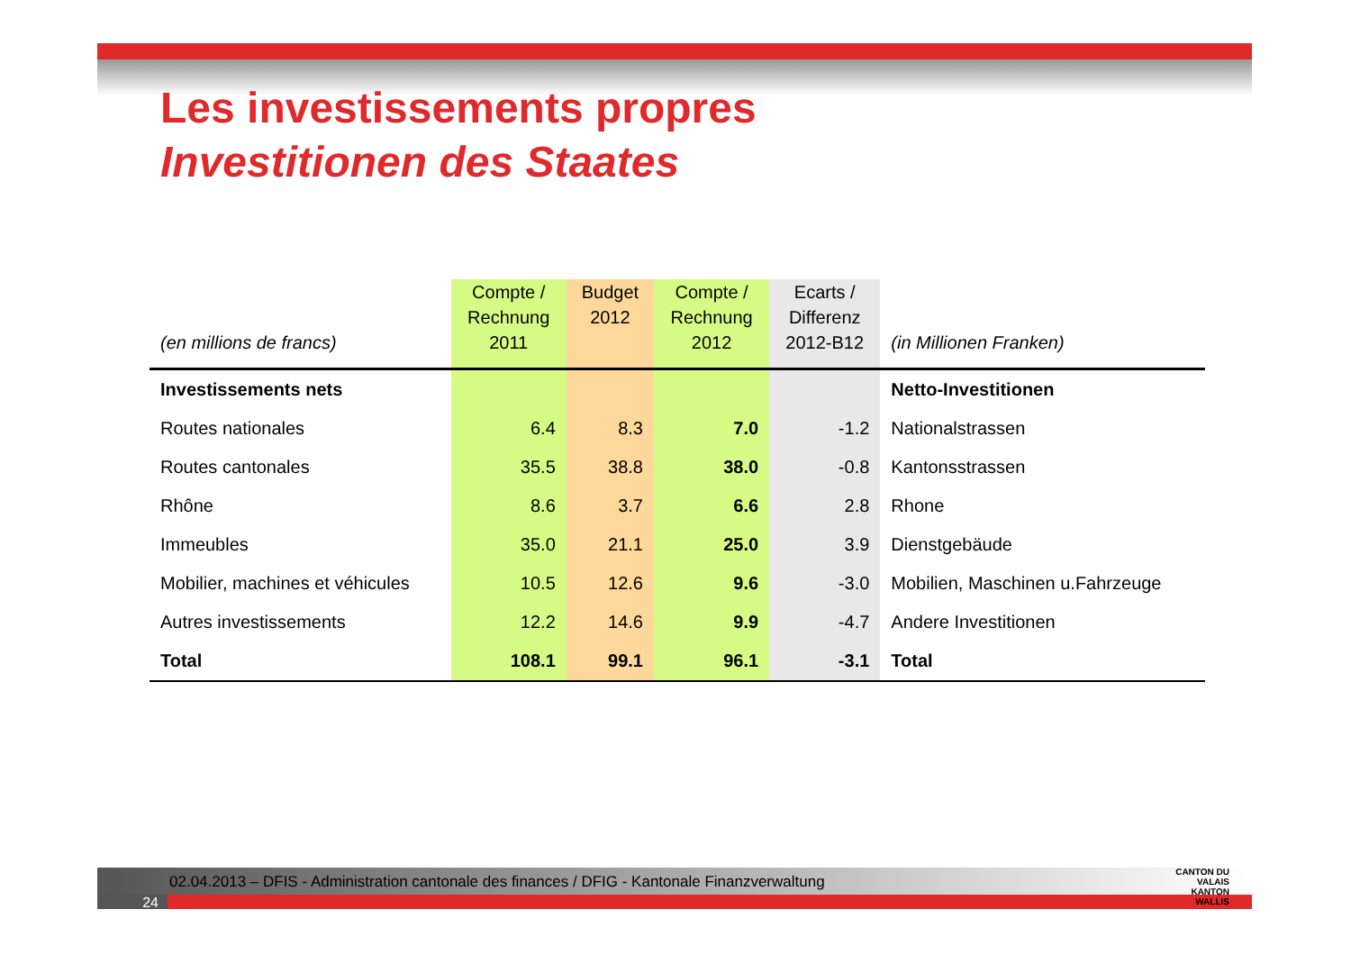Les investissements propres
Investitionen des Staates
| (en millions de francs) | Compte / Rechnung 2011 | Budget 2012 | Compte / Rechnung 2012 | Ecarts / Differenz 2012-B12 | (in Millionen Franken) |
| --- | --- | --- | --- | --- | --- |
| Investissements nets | | | | | Netto-Investitionen |
| Routes nationales | 6.4 | 8.3 | 7.0 | -1.2 | Nationalstrassen |
| Routes cantonales | 35.5 | 38.8 | 38.0 | -0.8 | Kantonsstrassen |
| Rhône | 8.6 | 3.7 | 6.6 | 2.8 | Rhone |
| Immeubles | 35.0 | 21.1 | 25.0 | 3.9 | Dienstgebäude |
| Mobilier, machines et véhicules | 10.5 | 12.6 | 9.6 | -3.0 | Mobilien, Maschinen u.Fahrzeuge |
| Autres investissements | 12.2 | 14.6 | 9.9 | -4.7 | Andere Investitionen |
| Total | 108.1 | 99.1 | 96.1 | -3.1 | Total |
02.04.2013 – DFIS - Administration cantonale des finances / DFIG - Kantonale Finanzverwaltung
24
CANTON DU VALAIS
KANTON WALLIS